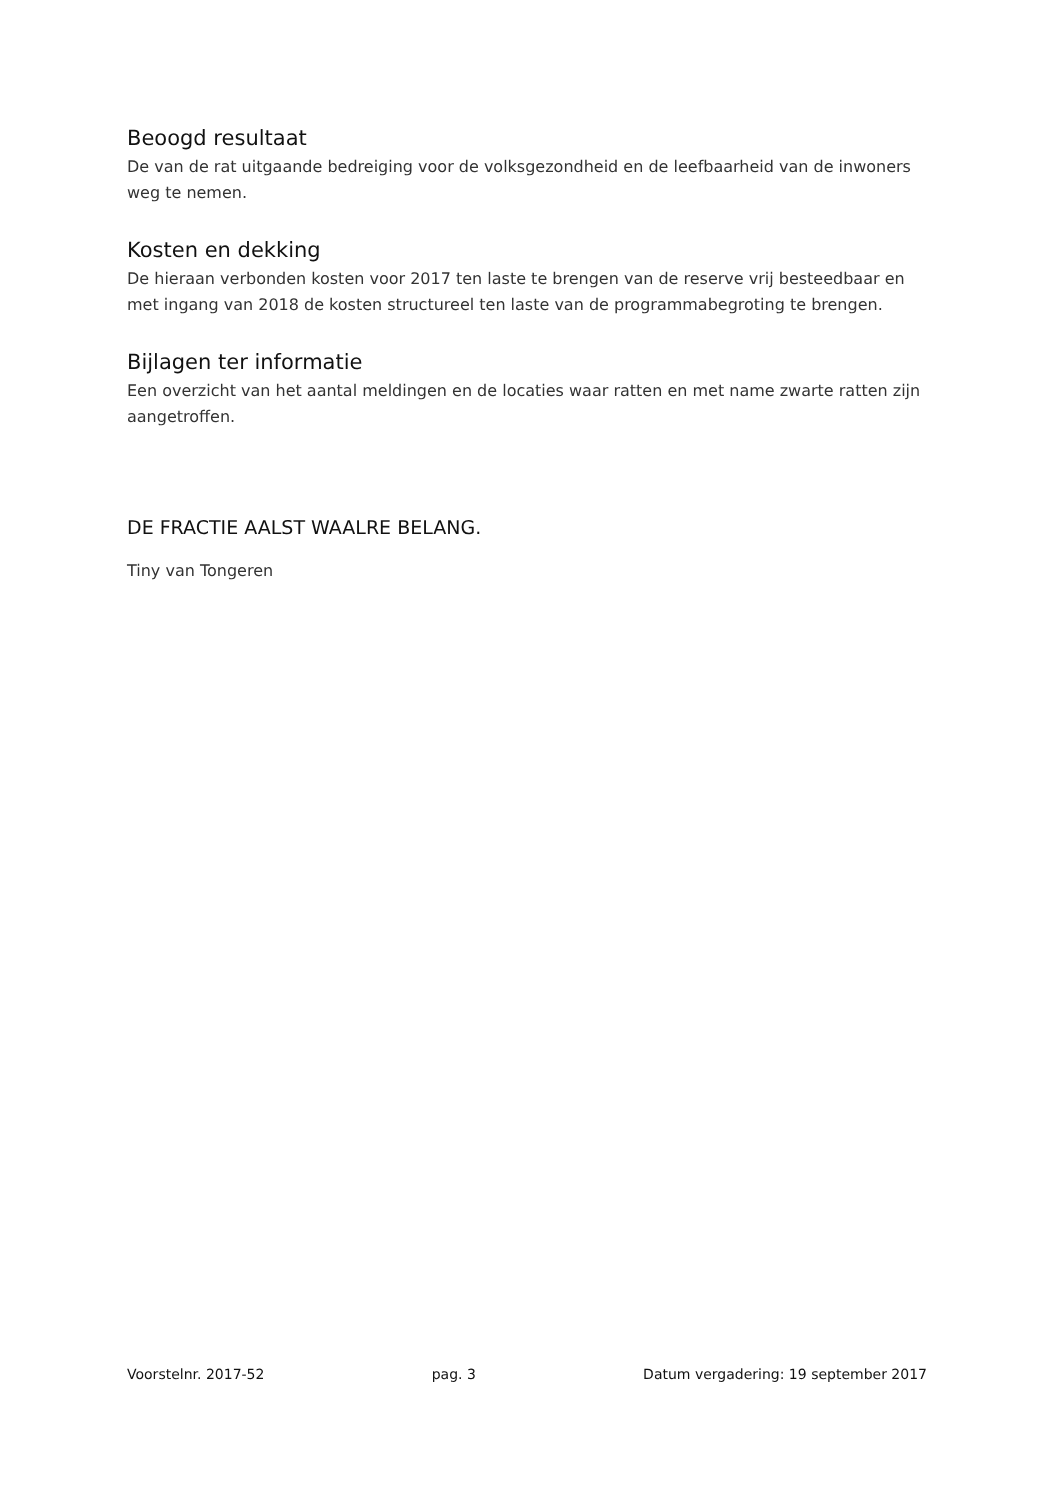Beoogd resultaat
De van de rat uitgaande bedreiging voor de volksgezondheid en de leefbaarheid van de inwoners weg te nemen.
Kosten en dekking
De hieraan verbonden kosten voor 2017 ten laste te brengen van de reserve vrij besteedbaar en met ingang van 2018 de kosten structureel ten laste van de programmabegroting te brengen.
Bijlagen ter informatie
Een overzicht van het aantal meldingen en de locaties waar ratten en met name zwarte ratten zijn aangetroffen.
DE FRACTIE AALST WAALRE BELANG.
Tiny van Tongeren
Voorstelnr. 2017-52 pag. 3 Datum vergadering: 19 september 2017